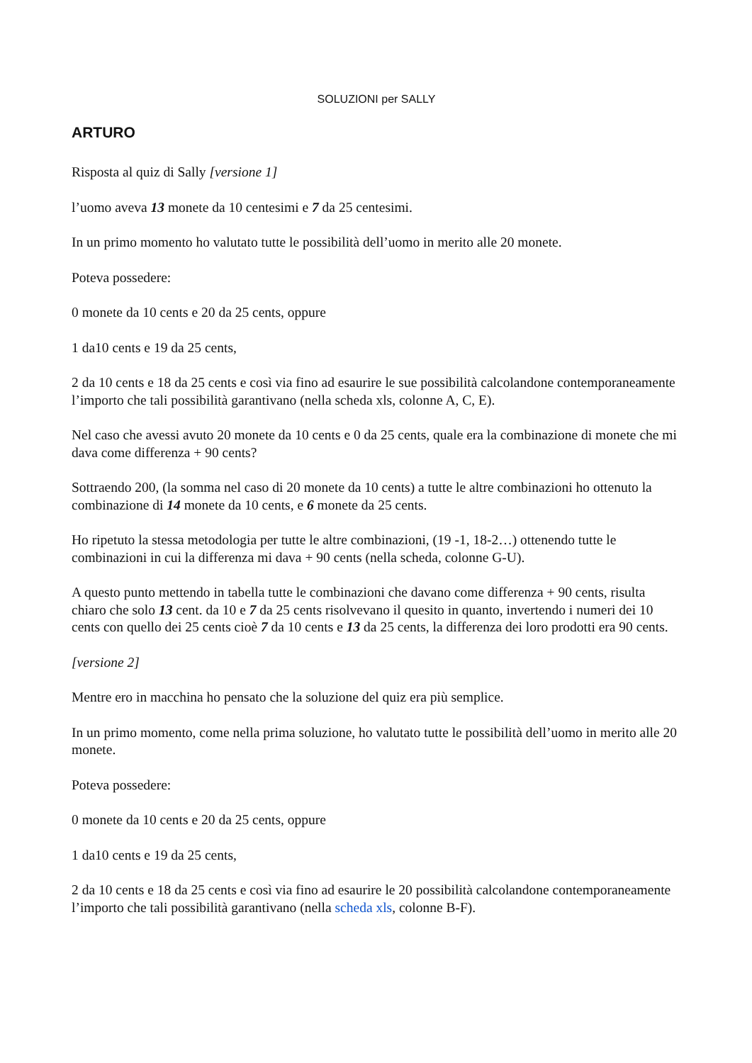SOLUZIONI per SALLY
ARTURO
Risposta al quiz di Sally [versione 1]
l’uomo aveva 13 monete da 10 centesimi e 7 da 25 centesimi.
In un primo momento ho valutato tutte le possibilità dell’uomo in merito alle 20 monete.
Poteva possedere:
0 monete da 10 cents e 20 da 25 cents, oppure
1 da10 cents e 19 da 25 cents,
2 da 10 cents e 18 da 25 cents e così via fino ad esaurire le sue possibilità calcolandone contemporaneamente l’importo che tali possibilità garantivano (nella scheda xls, colonne A, C, E).
Nel caso che avessi avuto 20 monete da 10 cents e 0 da 25 cents, quale era la combinazione di monete che mi dava come differenza + 90 cents?
Sottraendo 200, (la somma nel caso di 20 monete da 10 cents) a tutte le altre combinazioni ho ottenuto la combinazione di 14 monete da 10 cents, e 6 monete da 25 cents.
Ho ripetuto la stessa metodologia per tutte le altre combinazioni, (19 -1, 18-2…) ottenendo tutte le combinazioni in cui la differenza mi dava + 90 cents (nella scheda, colonne G-U).
A questo punto mettendo in tabella tutte le combinazioni che davano come differenza + 90 cents, risulta chiaro che solo 13 cent. da 10 e 7 da 25 cents risolvevano il quesito in quanto, invertendo i numeri dei 10 cents con quello dei 25 cents cioè 7 da 10 cents e 13 da 25 cents, la differenza dei loro prodotti era 90 cents.
[versione 2]
Mentre ero in macchina ho pensato che la soluzione del quiz era più semplice.
In un primo momento, come nella prima soluzione, ho valutato tutte le possibilità dell’uomo in merito alle 20 monete.
Poteva possedere:
0 monete da 10 cents e 20 da 25 cents, oppure
1 da10 cents e 19 da 25 cents,
2 da 10 cents e 18 da 25 cents e così via fino ad esaurire le 20 possibilità calcolandone contemporaneamente l’importo che tali possibilità garantivano (nella scheda xls, colonne B-F).